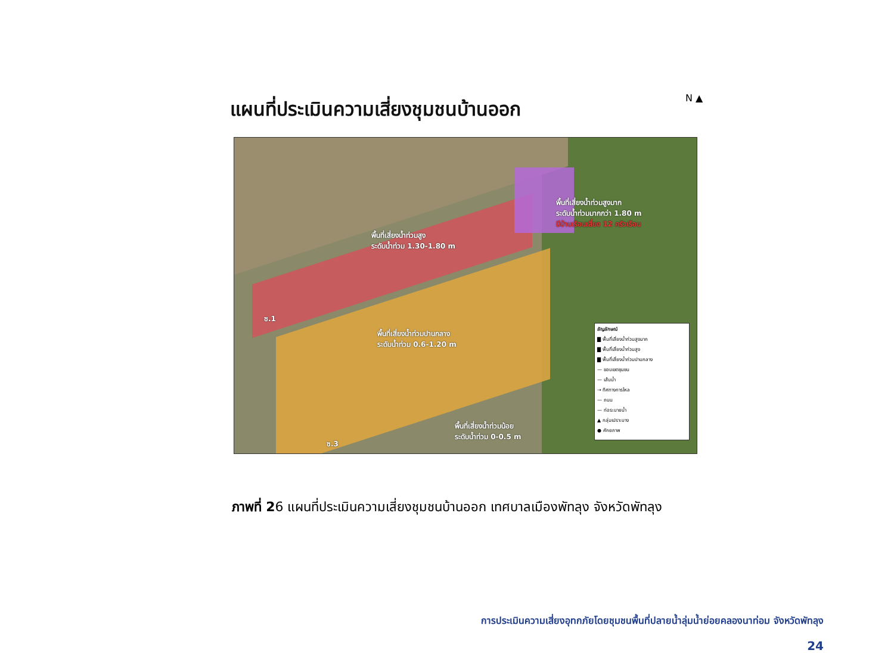แผนที่ประเมินความเสี่ยงชุมชนบ้านออก N ▲
พื้นที่เสี่ยงน้ำท่วมสูง
ระดับน้ำท่วม 1.30-1.80 m
พื้นที่เสี่ยงน้ำท่วมสูงมาก
ระดับน้ำท่วมมากกว่า 1.80 m
มีบ้านเรือนเสี่ยง 12 ครัวเรือน
พื้นที่เสี่ยงน้ำท่วมปานกลาง
ระดับน้ำท่วม 0.6-1.20 m
พื้นที่เสี่ยงน้ำท่วมน้อย
ระดับน้ำท่วม 0-0.5 m
ซ.1
ซ.3
สัญลักษณ์
▇ พื้นที่เสี่ยงน้ำท่วมสูงมาก
▇ พื้นที่เสี่ยงน้ำท่วมสูง
▇ พื้นที่เสี่ยงน้ำท่วมปานกลาง
— ขอบเขตชุมชน
— เส้นน้ำ
→ ทิศทางการไหล
— ถนน
— ท่อระบายน้ำ
▲ กลุ่มเปราะบาง
● ศักยภาพ
ภาพที่ 26 แผนที่ประเมินความเสี่ยงชุมชนบ้านออก เทศบาลเมืองพัทลุง จังหวัดพัทลุง
การประเมินความเสี่ยงอุทกภัยโดยชุมชนพื้นที่ปลายน้ำลุ่มน้ำย่อยคลองนาท่อม จังหวัดพัทลุง
24